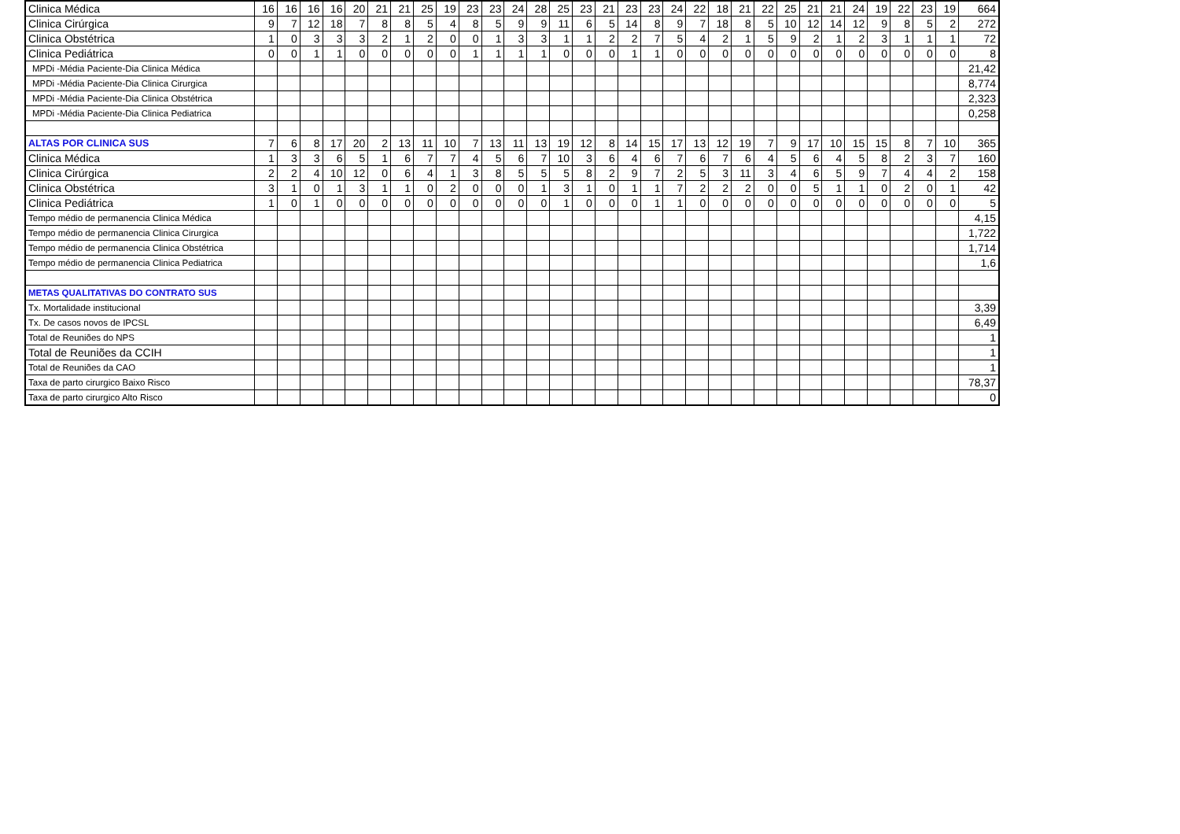| Clinica Médica | 16 | 16 | 16 | 16 | 20 | 21 | 21 | 25 | 19 | 23 | 23 | 24 | 28 | 25 | 23 | 21 | 23 | 23 | 24 | 22 | 18 | 21 | 22 | 25 | 21 | 21 | 24 | 19 | 22 | 23 | 19 | 664 |
| Clinica Cirúrgica | 9 | 7 | 12 | 18 | 7 | 8 | 8 | 5 | 4 | 8 | 5 | 9 | 9 | 11 | 6 | 5 | 14 | 8 | 9 | 7 | 18 | 8 | 5 | 10 | 12 | 14 | 12 | 9 | 8 | 5 | 2 | 272 |
| Clinica Obstétrica | 1 | 0 | 3 | 3 | 3 | 2 | 1 | 2 | 0 | 0 | 1 | 3 | 3 | 1 | 1 | 2 | 2 | 7 | 5 | 4 | 2 | 1 | 5 | 9 | 2 | 1 | 2 | 3 | 1 | 1 | 1 | 72 |
| Clinica Pediátrica | 0 | 0 | 1 | 1 | 0 | 0 | 0 | 0 | 0 | 1 | 1 | 1 | 1 | 0 | 0 | 0 | 1 | 1 | 0 | 0 | 0 | 0 | 0 | 0 | 0 | 0 | 0 | 0 | 0 | 0 | 0 | 8 |
| MPDi -Média Paciente-Dia Clinica Médica | | | | | | | | | | | | | | | | | | | | | | | | | | | | | | | | 21,42 |
| MPDi -Média Paciente-Dia Clinica Cirurgica | | | | | | | | | | | | | | | | | | | | | | | | | | | | | | | | 8,774 |
| MPDi -Média Paciente-Dia Clinica Obstétrica | | | | | | | | | | | | | | | | | | | | | | | | | | | | | | | | 2,323 |
| MPDi -Média Paciente-Dia Clinica Pediatrica | | | | | | | | | | | | | | | | | | | | | | | | | | | | | | | | 0,258 |
| ALTAS POR CLINICA SUS | 7 | 6 | 8 | 17 | 20 | 2 | 13 | 11 | 10 | 7 | 13 | 11 | 13 | 19 | 12 | 8 | 14 | 15 | 17 | 13 | 12 | 19 | 7 | 9 | 17 | 10 | 15 | 15 | 8 | 7 | 10 | 365 |
| Clinica Médica | 1 | 3 | 3 | 6 | 5 | 1 | 6 | 7 | 7 | 4 | 5 | 6 | 7 | 10 | 3 | 6 | 4 | 6 | 7 | 6 | 7 | 6 | 4 | 5 | 6 | 4 | 5 | 8 | 2 | 3 | 7 | 160 |
| Clinica Cirúrgica | 2 | 2 | 4 | 10 | 12 | 0 | 6 | 4 | 1 | 3 | 8 | 5 | 5 | 5 | 8 | 2 | 9 | 7 | 2 | 5 | 3 | 11 | 3 | 4 | 6 | 5 | 9 | 7 | 4 | 4 | 2 | 158 |
| Clinica Obstétrica | 3 | 1 | 0 | 1 | 3 | 1 | 1 | 0 | 2 | 0 | 0 | 0 | 1 | 3 | 1 | 0 | 1 | 1 | 7 | 2 | 2 | 2 | 0 | 0 | 5 | 1 | 1 | 0 | 2 | 0 | 1 | 42 |
| Clinica Pediátrica | 1 | 0 | 1 | 0 | 0 | 0 | 0 | 0 | 0 | 0 | 0 | 0 | 0 | 1 | 0 | 0 | 0 | 1 | 1 | 0 | 0 | 0 | 0 | 0 | 0 | 0 | 0 | 0 | 0 | 0 | 0 | 5 |
| Tempo médio de permanencia Clinica Médica | | | | | | | | | | | | | | | | | | | | | | | | | | | | | | | | 4,15 |
| Tempo médio de permanencia Clinica Cirurgica | | | | | | | | | | | | | | | | | | | | | | | | | | | | | | | | 1,722 |
| Tempo médio de permanencia Clinica Obstétrica | | | | | | | | | | | | | | | | | | | | | | | | | | | | | | | | 1,714 |
| Tempo médio de permanencia Clinica Pediatrica | | | | | | | | | | | | | | | | | | | | | | | | | | | | | | | | 1,6 |
| METAS QUALITATIVAS DO CONTRATO SUS | | | | | | | | | | | | | | | | | | | | | | | | | | | | | | | | |
| Tx. Mortalidade institucional | | | | | | | | | | | | | | | | | | | | | | | | | | | | | | | | 3,39 |
| Tx. De casos novos de IPCSL | | | | | | | | | | | | | | | | | | | | | | | | | | | | | | | | 6,49 |
| Total de Reuniões do NPS | | | | | | | | | | | | | | | | | | | | | | | | | | | | | | | | 1 |
| Total de Reuniões da CCIH | | | | | | | | | | | | | | | | | | | | | | | | | | | | | | | | 1 |
| Total de Reuniões da CAO | | | | | | | | | | | | | | | | | | | | | | | | | | | | | | | | 1 |
| Taxa de parto cirurgico Baixo Risco | | | | | | | | | | | | | | | | | | | | | | | | | | | | | | | | 78,37 |
| Taxa de parto cirurgico Alto Risco | | | | | | | | | | | | | | | | | | | | | | | | | | | | | | | | 0 |